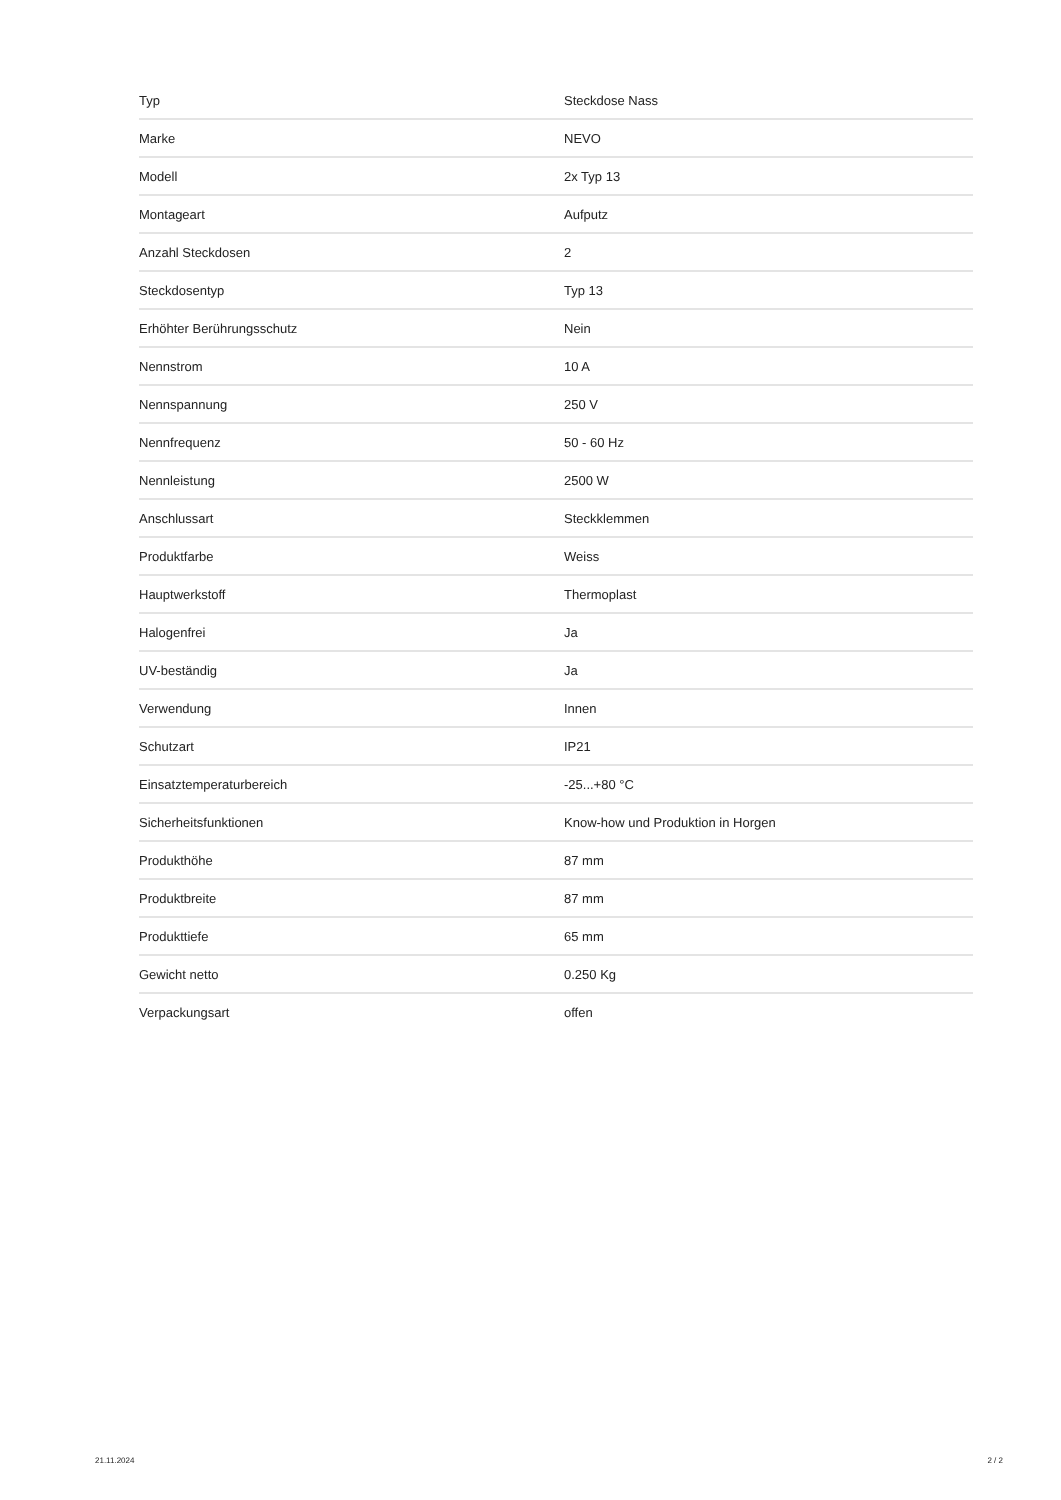| Typ | Steckdose Nass |
| Marke | NEVO |
| Modell | 2x Typ 13 |
| Montageart | Aufputz |
| Anzahl Steckdosen | 2 |
| Steckdosentyp | Typ 13 |
| Erhöhter Berührungsschutz | Nein |
| Nennstrom | 10 A |
| Nennspannung | 250 V |
| Nennfrequenz | 50 - 60 Hz |
| Nennleistung | 2500 W |
| Anschlussart | Steckklemmen |
| Produktfarbe | Weiss |
| Hauptwerkstoff | Thermoplast |
| Halogenfrei | Ja |
| UV-beständig | Ja |
| Verwendung | Innen |
| Schutzart | IP21 |
| Einsatztemperaturbereich | -25...+80 °C |
| Sicherheitsfunktionen | Know-how und Produktion in Horgen |
| Produkthöhe | 87 mm |
| Produktbreite | 87 mm |
| Produkttiefe | 65 mm |
| Gewicht netto | 0.250 Kg |
| Verpackungsart | offen |
21.11.2024 2 / 2